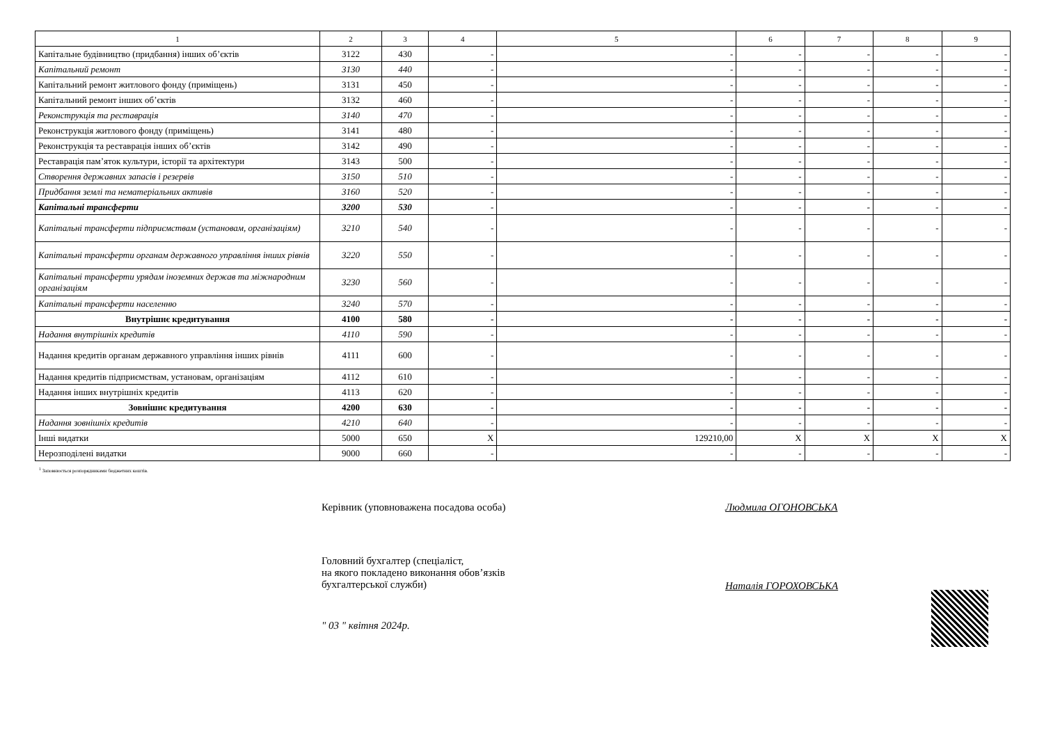| 1 | 2 | 3 | 4 | 5 | 6 | 7 | 8 | 9 |
| --- | --- | --- | --- | --- | --- | --- | --- | --- |
| Капітальне будівництво (придбання) інших об’єктів | 3122 | 430 | - | - | - | - | - | - |
| Капітальний ремонт | 3130 | 440 | - | - | - | - | - | - |
| Капітальний ремонт житлового фонду (приміщень) | 3131 | 450 | - | - | - | - | - | - |
| Капітальний ремонт інших об’єктів | 3132 | 460 | - | - | - | - | - | - |
| Реконструкція та реставрація | 3140 | 470 | - | - | - | - | - | - |
| Реконструкція житлового фонду (приміщень) | 3141 | 480 | - | - | - | - | - | - |
| Реконструкція та реставрація інших об’єктів | 3142 | 490 | - | - | - | - | - | - |
| Реставрація пам’яток культури, історії та архітектури | 3143 | 500 | - | - | - | - | - | - |
| Створення державних запасів і резервів | 3150 | 510 | - | - | - | - | - | - |
| Придбання землі та нематеріальних активів | 3160 | 520 | - | - | - | - | - | - |
| Капітальні трансферти | 3200 | 530 | - | - | - | - | - | - |
| Капітальні трансферти підприємствам (установам, організаціям) | 3210 | 540 | - | - | - | - | - | - |
| Капітальні трансферти органам державного управління інших рівнів | 3220 | 550 | - | - | - | - | - | - |
| Капітальні трансферти урядам іноземних держав та міжнародним організаціям | 3230 | 560 | - | - | - | - | - | - |
| Капітальні трансферти населенню | 3240 | 570 | - | - | - | - | - | - |
| Внутрішнє кредитування | 4100 | 580 | - | - | - | - | - | - |
| Надання внутрішніх кредитів | 4110 | 590 | - | - | - | - | - | - |
| Надання кредитів органам державного управління інших рівнів | 4111 | 600 | - | - | - | - | - | - |
| Надання кредитів підприємствам, установам, організаціям | 4112 | 610 | - | - | - | - | - | - |
| Надання інших внутрішніх кредитів | 4113 | 620 | - | - | - | - | - | - |
| Зовнішнє кредитування | 4200 | 630 | - | - | - | - | - | - |
| Надання зовнішніх кредитів | 4210 | 640 | - | - | - | - | - | - |
| Інші видатки | 5000 | 650 | X | 129210,00 | X | X | X | X |
| Нерозподілені видатки | 9000 | 660 | - | - | - | - | - | - |
<sup>1</sup> Заповнюється розпорядниками бюджетних коштів.
Керівник (уповноважена посадова особа) Людмила ОГОНОВСЬКА
Головний бухгалтер (спеціаліст,
на якого покладено виконання обов’язків
бухгалтерської служби)
Наталія ГОРОХОВСЬКА
" 03 " квітня 2024р.